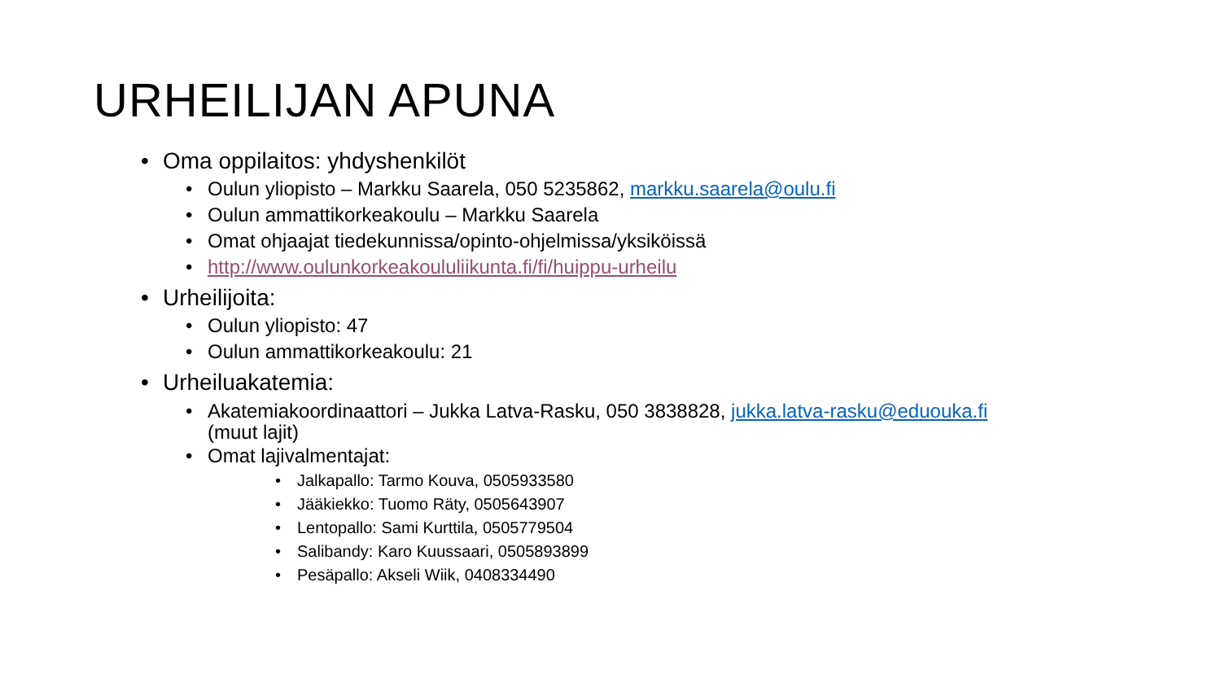URHEILIJAN APUNA
• Oma oppilaitos: yhdyshenkilöt
• Oulun yliopisto – Markku Saarela, 050 5235862, markku.saarela@oulu.fi
• Oulun ammattikorkeakoulu – Markku Saarela
• Omat ohjaajat tiedekunnissa/opinto-ohjelmissa/yksiköissä
• http://www.oulunkorkeakoululiikunta.fi/fi/huippu-urheilu
• Urheilijoita:
• Oulun yliopisto: 47
• Oulun ammattikorkeakoulu: 21
• Urheiluakatemia:
• Akatemiakoordinaattori – Jukka Latva-Rasku, 050 3838828, jukka.latva-rasku@eduouka.fi
(muut lajit)
• Omat lajivalmentajat:
• Jalkapallo: Tarmo Kouva, 0505933580
• Jääkiekko: Tuomo Räty, 0505643907
• Lentopallo: Sami Kurttila, 0505779504
• Salibandy: Karo Kuussaari, 0505893899
• Pesäpallo: Akseli Wiik, 0408334490